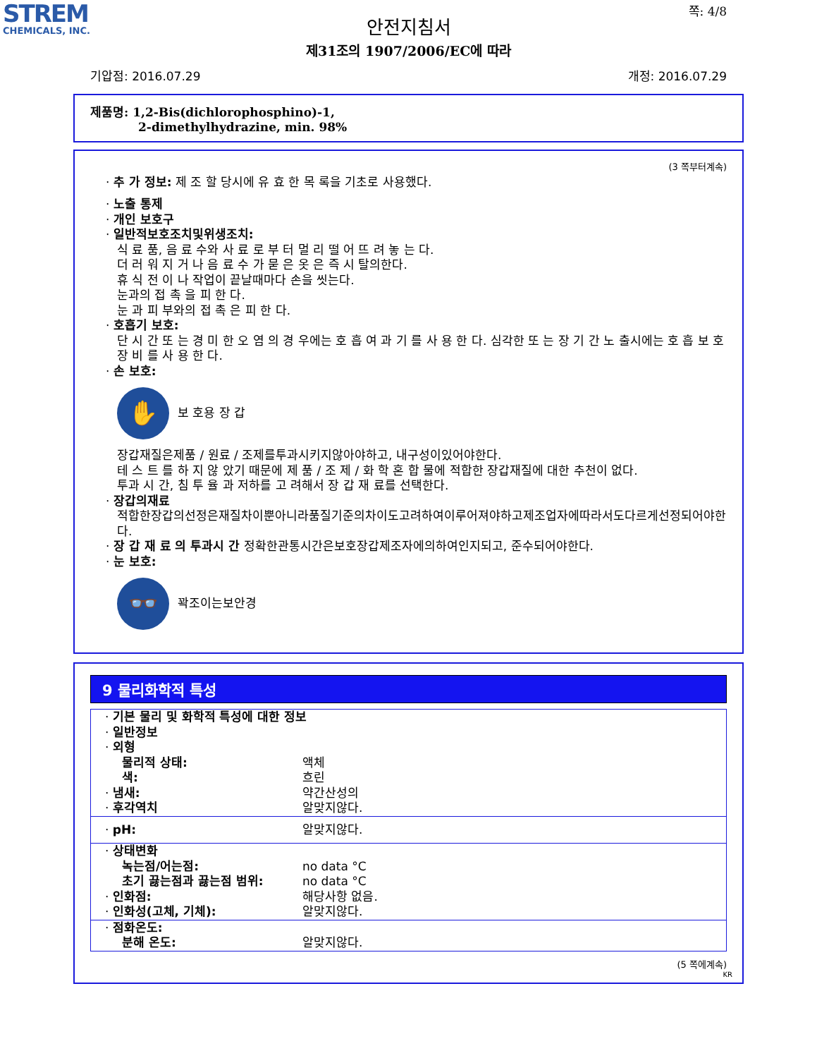STREM
CHEMICALS, INC.
쪽: 4/8
안전지침서
제31조의 1907/2006/EC에 따라
기압점: 2016.07.29 개정: 2016.07.29
제품명: 1,2-Bis(dichlorophosphino)-1,
2-dimethylhydrazine, min. 98%
(3 쪽부터계속)
· 추 가 정보: 제 조 할 당시에 유 효 한 목 록을 기초로 사용했다.
· 노출 통제
· 개인 보호구
· 일반적보호조치및위생조치:
식 료 품, 음 료 수와 사 료 로 부 터 멀 리 떨 어 뜨 려 놓 는 다.
더 러 워 지 거 나 음 료 수 가 묻 은 옷 은 즉 시 탈의한다.
휴 식 전 이 나 작업이 끝날때마다 손을 씻는다.
눈과의 접 촉 을 피 한 다.
눈 과 피 부와의 접 촉 은 피 한 다.
· 호흡기 보호:
단 시 간 또 는 경 미 한 오 염 의 경 우에는 호 흡 여 과 기 를 사 용 한 다. 심각한 또 는 장 기 간 노 출시에는 호 흡 보 호 장 비 를 사 용 한 다.
· 손 보호:
✋
보 호용 장 갑
장갑재질은제품 / 원료 / 조제를투과시키지않아야하고, 내구성이있어야한다.
테 스 트 를 하 지 않 았기 때문에 제 품 / 조 제 / 화 학 혼 합 물에 적합한 장갑재질에 대한 추천이 없다.
투과 시 간, 침 투 율 과 저하를 고 려해서 장 갑 재 료를 선택한다.
· 장갑의재료
적합한장갑의선정은재질차이뿐아니라품질기준의차이도고려하여이루어져야하고제조업자에따라서도다르게선정되어야한다.
· 장 갑 재 료 의 투과시 간 정확한관통시간은보호장갑제조자에의하여인지되고, 준수되어야한다.
· 눈 보호:
👓
꽉조이는보안경
9 물리화학적 특성
| · 기본 물리 및 화학적 특성에 대한 정보 | |
| · 일반정보 | |
| · 외형 | |
| 물리적 상태: | 액체 |
| 색: | 흐린 |
| · 냄새: | 약간산성의 |
| · 후각역치 | 알맞지않다. |
| · pH: | 알맞지않다. |
| · 상태변화 | |
| 녹는점/어는점: | no data °C |
| 초기 끓는점과 끓는점 범위: | no data °C |
| · 인화점: | 해당사항 없음. |
| · 인화성(고체, 기체): | 알맞지않다. |
| · 점화온도: | |
| 분해 온도: | 알맞지않다. |
(5 쪽에계속)
KR